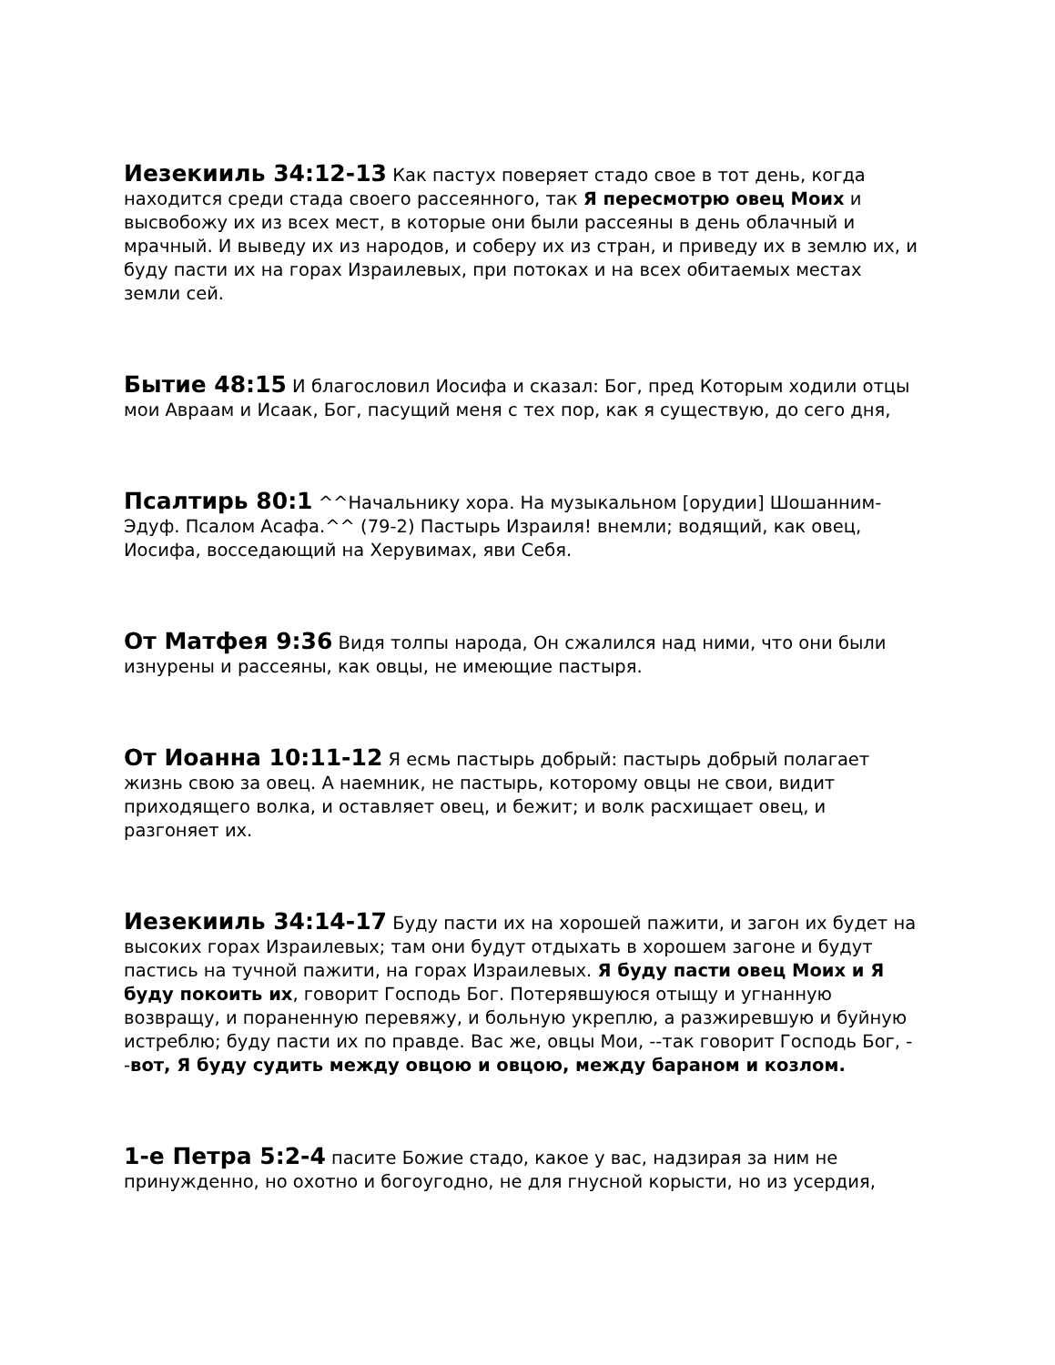Иезекииль 34:12-13 Как пастух поверяет стадо свое в тот день, когда находится среди стада своего рассеянного, так Я пересмотрю овец Моих и высвобожу их из всех мест, в которые они были рассеяны в день облачный и мрачный. И выведу их из народов, и соберу их из стран, и приведу их в землю их, и буду пасти их на горах Израилевых, при потоках и на всех обитаемых местах земли сей.
Бытие 48:15 И благословил Иосифа и сказал: Бог, пред Которым ходили отцы мои Авраам и Исаак, Бог, пасущий меня с тех пор, как я существую, до сего дня,
Псалтирь 80:1 ^^Начальнику хора. На музыкальном [орудии] Шошанним-Эдуф. Псалом Асафа.^^ (79-2) Пастырь Израиля! внемли; водящий, как овец, Иосифа, восседающий на Херувимах, яви Себя.
От Матфея 9:36 Видя толпы народа, Он сжалился над ними, что они были изнурены и рассеяны, как овцы, не имеющие пастыря.
От Иоанна 10:11-12 Я есмь пастырь добрый: пастырь добрый полагает жизнь свою за овец. А наемник, не пастырь, которому овцы не свои, видит приходящего волка, и оставляет овец, и бежит; и волк расхищает овец, и разгоняет их.
Иезекииль 34:14-17 Буду пасти их на хорошей пажити, и загон их будет на высоких горах Израилевых; там они будут отдыхать в хорошем загоне и будут пастись на тучной пажити, на горах Израилевых. Я буду пасти овец Моих и Я буду покоить их, говорит Господь Бог. Потерявшуюся отыщу и угнанную возвращу, и пораненную перевяжу, и больную укреплю, а разжиревшую и буйную истреблю; буду пасти их по правде. Вас же, овцы Мои, --так говорит Господь Бог, --вот, Я буду судить между овцою и овцою, между бараном и козлом.
1-е Петра 5:2-4 пасите Божие стадо, какое у вас, надзирая за ним не принужденно, но охотно и богоугодно, не для гнусной корысти, но из усердия,